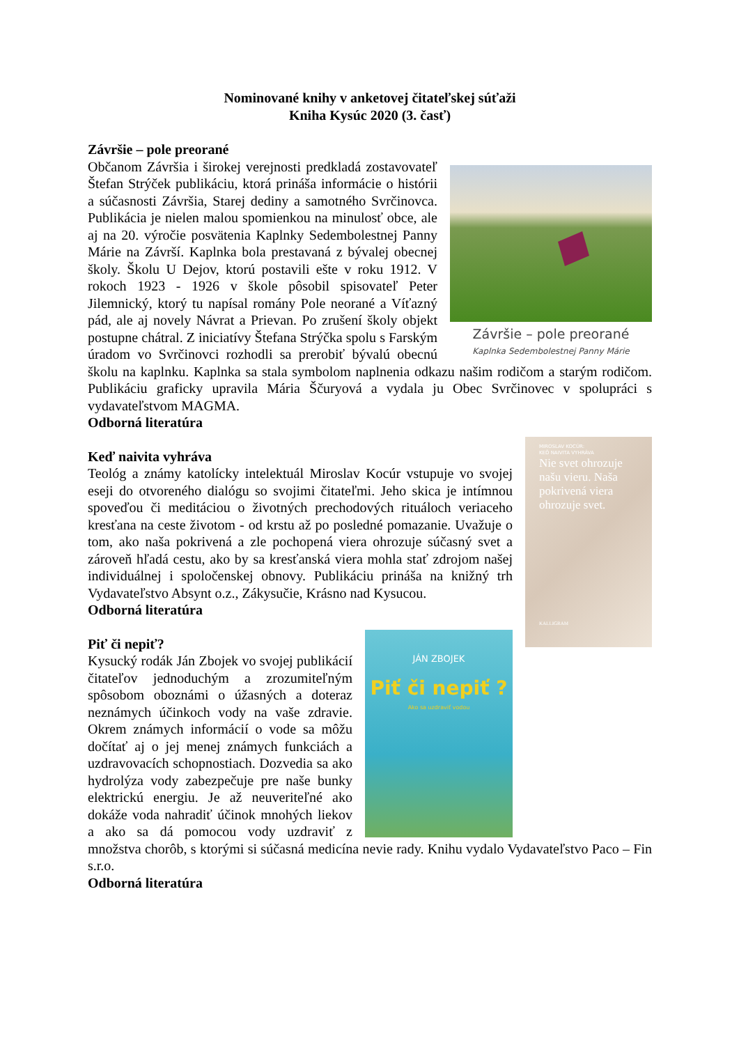Nominované knihy v anketovej čitateľskej súťaži
Kniha Kysúc 2020 (3. časť)
Závršie – pole preorané
Závršie – pole preorané
Kaplnka Sedembolestnej Panny Márie
Občanom Závršia i širokej verejnosti predkladá zostavovateľ Štefan Strýček publikáciu, ktorá prináša informácie o histórii a súčasnosti Závršia, Starej dediny a samotného Svrčinovca. Publikácia je nielen malou spomienkou na minulosť obce, ale aj na 20. výročie posvätenia Kaplnky Sedembolestnej Panny Márie na Závrší. Kaplnka bola prestavaná z bývalej obecnej školy. Školu U Dejov, ktorú postavili ešte v roku 1912. V rokoch 1923 - 1926 v škole pôsobil spisovateľ Peter Jilemnický, ktorý tu napísal romány Pole neorané a Víťazný pád, ale aj novely Návrat a Prievan. Po zrušení školy objekt postupne chátral. Z iniciatívy Štefana Strýčka spolu s Farským úradom vo Svrčinovci rozhodli sa prerobiť bývalú obecnú školu na kaplnku. Kaplnka sa stala symbolom naplnenia odkazu našim rodičom a starým rodičom. Publikáciu graficky upravila Mária Ščuryová a vydala ju Obec Svrčinovec v spolupráci s vydavateľstvom MAGMA.
Odborná literatúra
MIROSLAV KOCÚR:
KEĎ NAIVITA VYHRÁVA
Nie svet ohrozuje našu vieru. Naša pokrivená viera ohrozuje svet.
KALLIGRAM
Keď naivita vyhráva
Teológ a známy katolícky intelektuál Miroslav Kocúr vstupuje vo svojej eseji do otvoreného dialógu so svojimi čitateľmi. Jeho skica je intímnou spoveďou či meditáciou o životných prechodových rituáloch veriaceho kresťana na ceste životom - od krstu až po posledné pomazanie. Uvažuje o tom, ako naša pokrivená a zle pochopená viera ohrozuje súčasný svet a zároveň hľadá cestu, ako by sa kresťanská viera mohla stať zdrojom našej individuálnej i spoločenskej obnovy. Publikáciu prináša na knižný trh Vydavateľstvo Absynt o.z., Zákysučie, Krásno nad Kysucou.
Odborná literatúra
JÁN ZBOJEK
Piť či nepiť ?
Ako sa uzdraviť vodou
Piť či nepiť?
Kysucký rodák Ján Zbojek vo svojej publikácií čitateľov jednoduchým a zrozumiteľným spôsobom oboznámi o úžasných a doteraz neznámych účinkoch vody na vaše zdravie. Okrem známych informácií o vode sa môžu dočítať aj o jej menej známych funkciách a uzdravovacích schopnostiach. Dozvedia sa ako hydrolýza vody zabezpečuje pre naše bunky elektrickú energiu. Je až neuveriteľné ako dokáže voda nahradiť účinok mnohých liekov a ako sa dá pomocou vody uzdraviť z množstva chorôb, s ktorými si súčasná medicína nevie rady. Knihu vydalo Vydavateľstvo Paco – Fin s.r.o.
Odborná literatúra